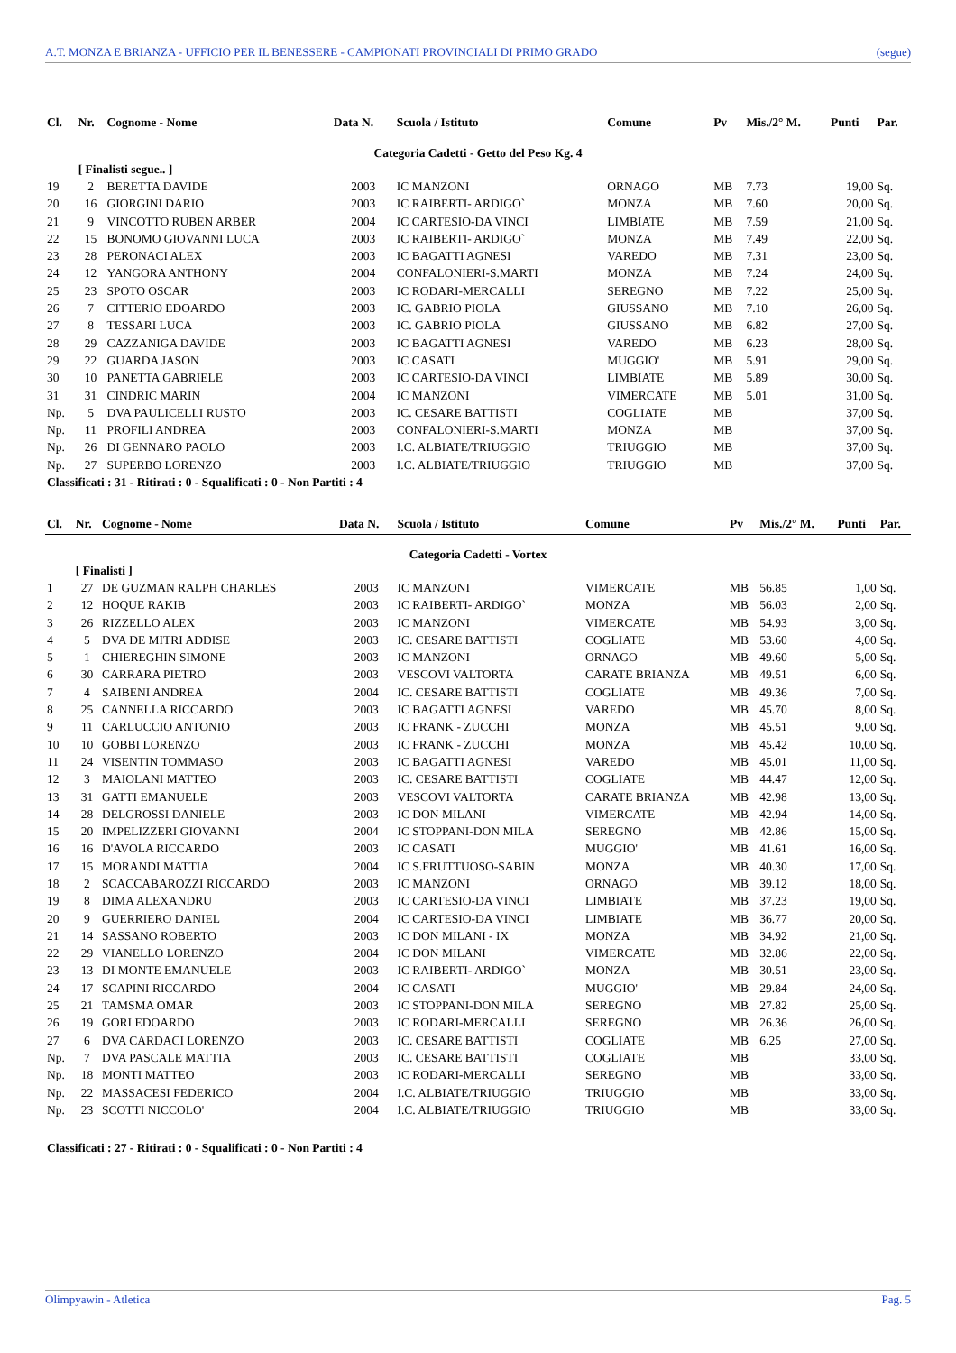A.T. MONZA E BRIANZA - UFFICIO PER IL BENESSERE - CAMPIONATI PROVINCIALI DI PRIMO GRADO (segue)
| Cl. | Nr. | Cognome - Nome | Data N. | Scuola / Istituto | Comune | Pv | Mis./2° M. | Punti | Par. |
| --- | --- | --- | --- | --- | --- | --- | --- | --- | --- |
| Categoria Cadetti - Getto del Peso Kg. 4 | | | | | | | | | |
| | [ Finalisti segue.. ] | | | | | | | | |
| 19 | 2 | BERETTA DAVIDE | 2003 | IC MANZONI | ORNAGO | MB | 7.73 | 19,00 | Sq. |
| 20 | 16 | GIORGINI DARIO | 2003 | IC RAIBERTI- ARDIGO` | MONZA | MB | 7.60 | 20,00 | Sq. |
| 21 | 9 | VINCOTTO RUBEN ARBER | 2004 | IC CARTESIO-DA VINCI | LIMBIATE | MB | 7.59 | 21,00 | Sq. |
| 22 | 15 | BONOMO GIOVANNI LUCA | 2003 | IC RAIBERTI- ARDIGO` | MONZA | MB | 7.49 | 22,00 | Sq. |
| 23 | 28 | PERONACI ALEX | 2003 | IC BAGATTI AGNESI | VAREDO | MB | 7.31 | 23,00 | Sq. |
| 24 | 12 | YANGORA ANTHONY | 2004 | CONFALONIERI-S.MARTI | MONZA | MB | 7.24 | 24,00 | Sq. |
| 25 | 23 | SPOTO OSCAR | 2003 | IC RODARI-MERCALLI | SEREGNO | MB | 7.22 | 25,00 | Sq. |
| 26 | 7 | CITTERIO EDOARDO | 2003 | IC. GABRIO PIOLA | GIUSSANO | MB | 7.10 | 26,00 | Sq. |
| 27 | 8 | TESSARI LUCA | 2003 | IC. GABRIO PIOLA | GIUSSANO | MB | 6.82 | 27,00 | Sq. |
| 28 | 29 | CAZZANIGA DAVIDE | 2003 | IC BAGATTI AGNESI | VAREDO | MB | 6.23 | 28,00 | Sq. |
| 29 | 22 | GUARDA JASON | 2003 | IC CASATI | MUGGIO' | MB | 5.91 | 29,00 | Sq. |
| 30 | 10 | PANETTA GABRIELE | 2003 | IC CARTESIO-DA VINCI | LIMBIATE | MB | 5.89 | 30,00 | Sq. |
| 31 | 31 | CINDRIC MARIN | 2004 | IC MANZONI | VIMERCATE | MB | 5.01 | 31,00 | Sq. |
| Np. | 5 | DVA PAULICELLI RUSTO | 2003 | IC. CESARE BATTISTI | COGLIATE | MB | | 37,00 | Sq. |
| Np. | 11 | PROFILI ANDREA | 2003 | CONFALONIERI-S.MARTI | MONZA | MB | | 37,00 | Sq. |
| Np. | 26 | DI GENNARO PAOLO | 2003 | I.C. ALBIATE/TRIUGGIO | TRIUGGIO | MB | | 37,00 | Sq. |
| Np. | 27 | SUPERBO LORENZO | 2003 | I.C. ALBIATE/TRIUGGIO | TRIUGGIO | MB | | 37,00 | Sq. |
| Classificati : 31 - Ritirati : 0 - Squalificati : 0 - Non Partiti : 4 | | | | | | | | | |
| Cl. | Nr. | Cognome - Nome | Data N. | Scuola / Istituto | Comune | Pv | Mis./2° M. | Punti | Par. |
| --- | --- | --- | --- | --- | --- | --- | --- | --- | --- |
| Categoria Cadetti - Vortex | | | | | | | | | |
| | [ Finalisti ] | | | | | | | | |
| 1 | 27 | DE GUZMAN RALPH CHARLES | 2003 | IC MANZONI | VIMERCATE | MB | 56.85 | 1,00 | Sq. |
| 2 | 12 | HOQUE RAKIB | 2003 | IC RAIBERTI- ARDIGO` | MONZA | MB | 56.03 | 2,00 | Sq. |
| 3 | 26 | RIZZELLO ALEX | 2003 | IC MANZONI | VIMERCATE | MB | 54.93 | 3,00 | Sq. |
| 4 | 5 | DVA DE MITRI ADDISE | 2003 | IC. CESARE BATTISTI | COGLIATE | MB | 53.60 | 4,00 | Sq. |
| 5 | 1 | CHIEREGHIN SIMONE | 2003 | IC MANZONI | ORNAGO | MB | 49.60 | 5,00 | Sq. |
| 6 | 30 | CARRARA PIETRO | 2003 | VESCOVI VALTORTA | CARATE BRIANZA | MB | 49.51 | 6,00 | Sq. |
| 7 | 4 | SAIBENI ANDREA | 2004 | IC. CESARE BATTISTI | COGLIATE | MB | 49.36 | 7,00 | Sq. |
| 8 | 25 | CANNELLA RICCARDO | 2003 | IC BAGATTI AGNESI | VAREDO | MB | 45.70 | 8,00 | Sq. |
| 9 | 11 | CARLUCCIO ANTONIO | 2003 | IC FRANK - ZUCCHI | MONZA | MB | 45.51 | 9,00 | Sq. |
| 10 | 10 | GOBBI LORENZO | 2003 | IC FRANK - ZUCCHI | MONZA | MB | 45.42 | 10,00 | Sq. |
| 11 | 24 | VISENTIN TOMMASO | 2003 | IC BAGATTI AGNESI | VAREDO | MB | 45.01 | 11,00 | Sq. |
| 12 | 3 | MAIOLANI MATTEO | 2003 | IC. CESARE BATTISTI | COGLIATE | MB | 44.47 | 12,00 | Sq. |
| 13 | 31 | GATTI EMANUELE | 2003 | VESCOVI VALTORTA | CARATE BRIANZA | MB | 42.98 | 13,00 | Sq. |
| 14 | 28 | DELGROSSI DANIELE | 2003 | IC DON MILANI | VIMERCATE | MB | 42.94 | 14,00 | Sq. |
| 15 | 20 | IMPELIZZERI GIOVANNI | 2004 | IC STOPPANI-DON MILA | SEREGNO | MB | 42.86 | 15,00 | Sq. |
| 16 | 16 | D'AVOLA RICCARDO | 2003 | IC CASATI | MUGGIO' | MB | 41.61 | 16,00 | Sq. |
| 17 | 15 | MORANDI MATTIA | 2004 | IC S.FRUTTUOSO-SABIN | MONZA | MB | 40.30 | 17,00 | Sq. |
| 18 | 2 | SCACCABAROZZI RICCARDO | 2003 | IC MANZONI | ORNAGO | MB | 39.12 | 18,00 | Sq. |
| 19 | 8 | DIMA ALEXANDRU | 2003 | IC CARTESIO-DA VINCI | LIMBIATE | MB | 37.23 | 19,00 | Sq. |
| 20 | 9 | GUERRIERO DANIEL | 2004 | IC CARTESIO-DA VINCI | LIMBIATE | MB | 36.77 | 20,00 | Sq. |
| 21 | 14 | SASSANO ROBERTO | 2003 | IC DON MILANI - IX | MONZA | MB | 34.92 | 21,00 | Sq. |
| 22 | 29 | VIANELLO LORENZO | 2004 | IC DON MILANI | VIMERCATE | MB | 32.86 | 22,00 | Sq. |
| 23 | 13 | DI MONTE EMANUELE | 2003 | IC RAIBERTI- ARDIGO` | MONZA | MB | 30.51 | 23,00 | Sq. |
| 24 | 17 | SCAPINI RICCARDO | 2004 | IC CASATI | MUGGIO' | MB | 29.84 | 24,00 | Sq. |
| 25 | 21 | TAMSMA OMAR | 2003 | IC STOPPANI-DON MILA | SEREGNO | MB | 27.82 | 25,00 | Sq. |
| 26 | 19 | GORI EDOARDO | 2003 | IC RODARI-MERCALLI | SEREGNO | MB | 26.36 | 26,00 | Sq. |
| 27 | 6 | DVA CARDACI LORENZO | 2003 | IC. CESARE BATTISTI | COGLIATE | MB | 6.25 | 27,00 | Sq. |
| Np. | 7 | DVA PASCALE MATTIA | 2003 | IC. CESARE BATTISTI | COGLIATE | MB | | 33,00 | Sq. |
| Np. | 18 | MONTI MATTEO | 2003 | IC RODARI-MERCALLI | SEREGNO | MB | | 33,00 | Sq. |
| Np. | 22 | MASSACESI FEDERICO | 2004 | I.C. ALBIATE/TRIUGGIO | TRIUGGIO | MB | | 33,00 | Sq. |
| Np. | 23 | SCOTTI NICCOLO' | 2004 | I.C. ALBIATE/TRIUGGIO | TRIUGGIO | MB | | 33,00 | Sq. |
| Classificati : 27 - Ritirati : 0 - Squalificati : 0 - Non Partiti : 4 | | | | | | | | | |
Olimpyawin - Atletica Pag. 5